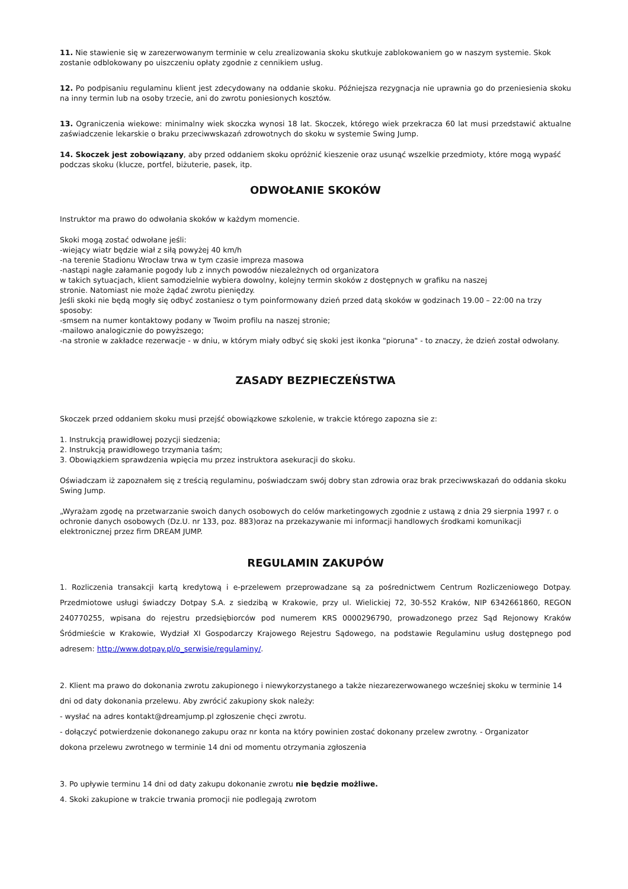11. Nie stawienie się w zarezerwowanym terminie w celu zrealizowania skoku skutkuje zablokowaniem go w naszym systemie. Skok zostanie odblokowany po uiszczeniu opłaty zgodnie z cennikiem usług.
12. Po podpisaniu regulaminu klient jest zdecydowany na oddanie skoku. Późniejsza rezygnacja nie uprawnia go do przeniesienia skoku na inny termin lub na osoby trzecie, ani do zwrotu poniesionych kosztów.
13. Ograniczenia wiekowe: minimalny wiek skoczka wynosi 18 lat. Skoczek, którego wiek przekracza 60 lat musi przedstawić aktualne zaświadczenie lekarskie o braku przeciwwskazań zdrowotnych do skoku w systemie Swing Jump.
14. Skoczek jest zobowiązany, aby przed oddaniem skoku opróżnić kieszenie oraz usunąć wszelkie przedmioty, które mogą wypaść podczas skoku (klucze, portfel, biżuterie, pasek, itp.
ODWOŁANIE SKOKÓW
Instruktor ma prawo do odwołania skoków w każdym momencie.
Skoki mogą zostać odwołane jeśli:
-wiejący wiatr będzie wiał z siłą powyżej 40 km/h
-na terenie Stadionu Wrocław trwa w tym czasie impreza masowa
-nastąpi nagłe załamanie pogody lub z innych powodów niezależnych od organizatora
w takich sytuacjach, klient samodzielnie wybiera dowolny, kolejny termin skoków z dostępnych w grafiku na naszej
stronie. Natomiast nie może żądać zwrotu pieniędzy.
Jeśli skoki nie będą mogły się odbyć zostaniesz o tym poinformowany dzień przed datą skoków w godzinach 19.00 – 22:00 na trzy sposoby:
-smsem na numer kontaktowy podany w Twoim profilu na naszej stronie;
-mailowo analogicznie do powyższego;
-na stronie w zakładce rezerwacje - w dniu, w którym miały odbyć się skoki jest ikonka "pioruna" - to znaczy, że dzień został odwołany.
ZASADY BEZPIECZEŃSTWA
Skoczek przed oddaniem skoku musi przejść obowiązkowe szkolenie, w trakcie którego zapozna sie z:
1. Instrukcją prawidłowej pozycji siedzenia;
2. Instrukcją prawidłowego trzymania taśm;
3. Obowiązkiem sprawdzenia wpięcia mu przez instruktora asekuracji do skoku.
Oświadczam iż zapoznałem się z treścią regulaminu, poświadczam swój dobry stan zdrowia oraz brak przeciwwskazań do oddania skoku Swing Jump.
„Wyrażam zgodę na przetwarzanie swoich danych osobowych do celów marketingowych zgodnie z ustawą z dnia 29 sierpnia 1997 r. o ochronie danych osobowych (Dz.U. nr 133, poz. 883)oraz na przekazywanie mi informacji handlowych środkami komunikacji elektronicznej przez firm DREAM JUMP.
REGULAMIN ZAKUPÓW
1. Rozliczenia transakcji kartą kredytową i e-przelewem przeprowadzane są za pośrednictwem Centrum Rozliczeniowego Dotpay. Przedmiotowe usługi świadczy Dotpay S.A. z siedzibą w Krakowie, przy ul. Wielickiej 72, 30-552 Kraków, NIP 6342661860, REGON 240770255, wpisana do rejestru przedsiębiorców pod numerem KRS 0000296790, prowadzonego przez Sąd Rejonowy Kraków Śródmieście w Krakowie, Wydział XI Gospodarczy Krajowego Rejestru Sądowego, na podstawie Regulaminu usług dostępnego pod adresem: http://www.dotpay.pl/o_serwisie/regulaminy/.
2. Klient ma prawo do dokonania zwrotu zakupionego i niewykorzystanego a także niezarezerwowanego wcześniej skoku w terminie 14 dni od daty dokonania przelewu. Aby zwrócić zakupiony skok należy:
- wysłać na adres kontakt@dreamjump.pl zgłoszenie chęci zwrotu.
- dołączyć potwierdzenie dokonanego zakupu oraz nr konta na który powinien zostać dokonany przelew zwrotny. - Organizator
dokona przelewu zwrotnego w terminie 14 dni od momentu otrzymania zgłoszenia
3. Po upływie terminu 14 dni od daty zakupu dokonanie zwrotu nie będzie możliwe.
4. Skoki zakupione w trakcie trwania promocji nie podlegają zwrotom